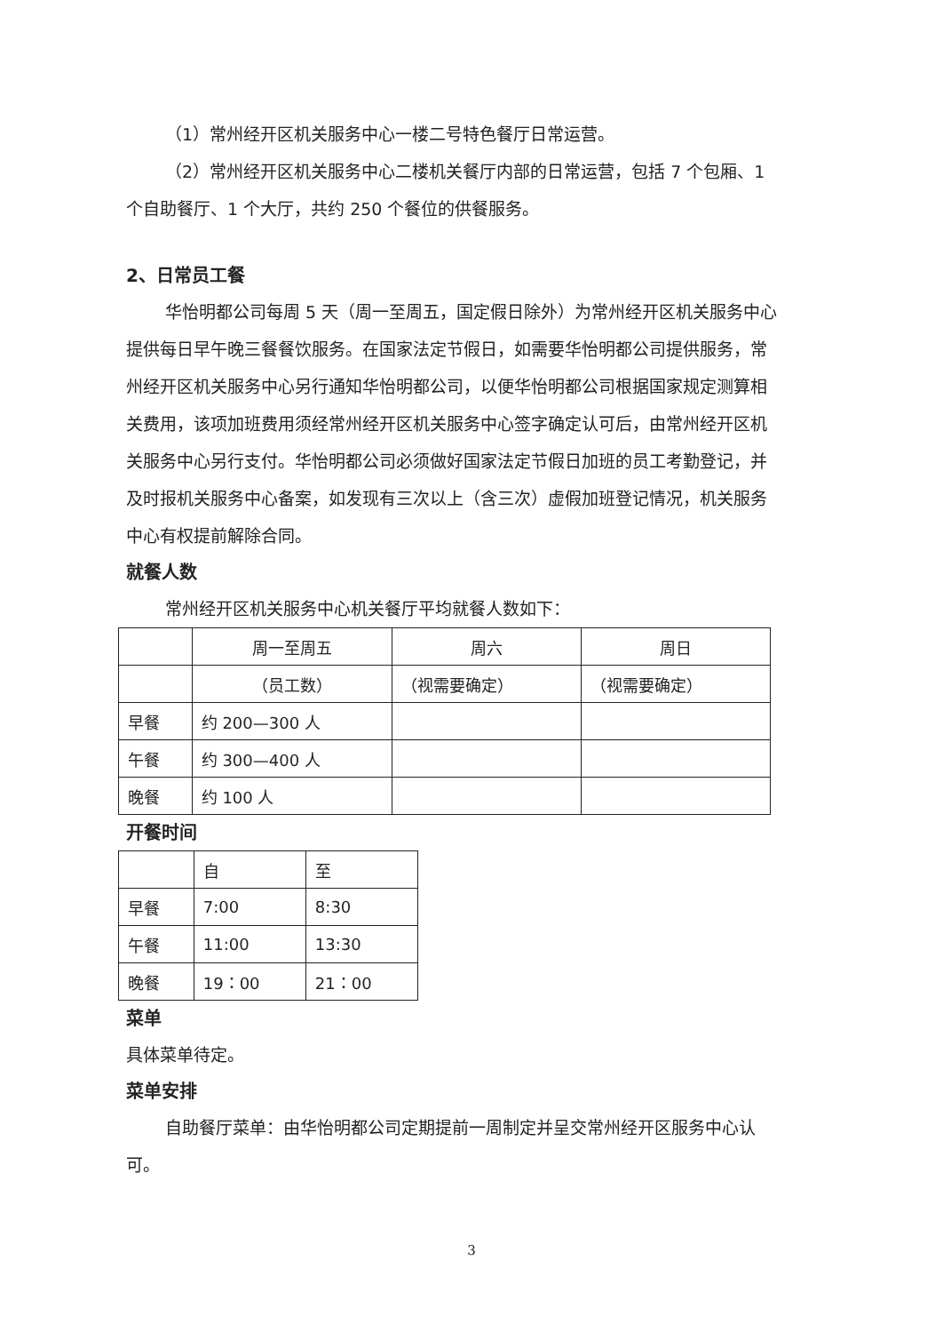（1）常州经开区机关服务中心一楼二号特色餐厅日常运营。
（2）常州经开区机关服务中心二楼机关餐厅内部的日常运营，包括 7 个包厢、1 个自助餐厅、1 个大厅，共约 250 个餐位的供餐服务。
2、日常员工餐
华怡明都公司每周 5 天（周一至周五，国定假日除外）为常州经开区机关服务中心提供每日早午晚三餐餐饮服务。在国家法定节假日，如需要华怡明都公司提供服务，常州经开区机关服务中心另行通知华怡明都公司，以便华怡明都公司根据国家规定测算相关费用，该项加班费用须经常州经开区机关服务中心签字确定认可后，由常州经开区机关服务中心另行支付。华怡明都公司必须做好国家法定节假日加班的员工考勤登记，并及时报机关服务中心备案，如发现有三次以上（含三次）虚假加班登记情况，机关服务中心有权提前解除合同。
就餐人数
常州经开区机关服务中心机关餐厅平均就餐人数如下：
| | 周一至周五 | 周六 | 周日 |
| | （员工数） | （视需要确定） | （视需要确定） |
| 早餐 | 约 200—300 人 | | |
| 午餐 | 约 300—400 人 | | |
| 晚餐 | 约 100 人 | | |
开餐时间
| | 自 | 至 |
| 早餐 | 7:00 | 8:30 |
| 午餐 | 11:00 | 13:30 |
| 晚餐 | 19：00 | 21：00 |
菜单
具体菜单待定。
菜单安排
自助餐厅菜单：由华怡明都公司定期提前一周制定并呈交常州经开区服务中心认可。
3